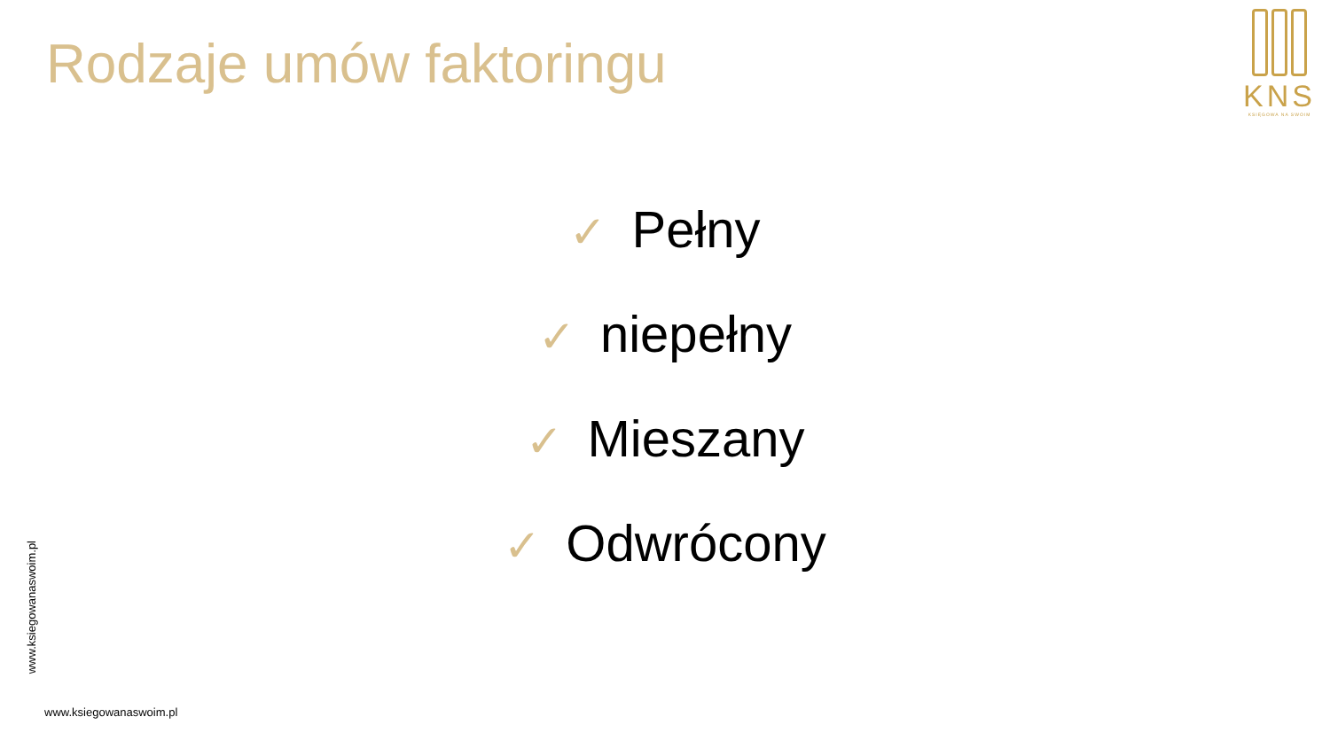Rodzaje umów faktoringu
KNS
KSIĘGOWA NA SWOIM
✓ Pełny
✓ niepełny
✓ Mieszany
✓ Odwrócony
www.ksiegowanaswoim.pl
www.ksiegowanaswoim.pl